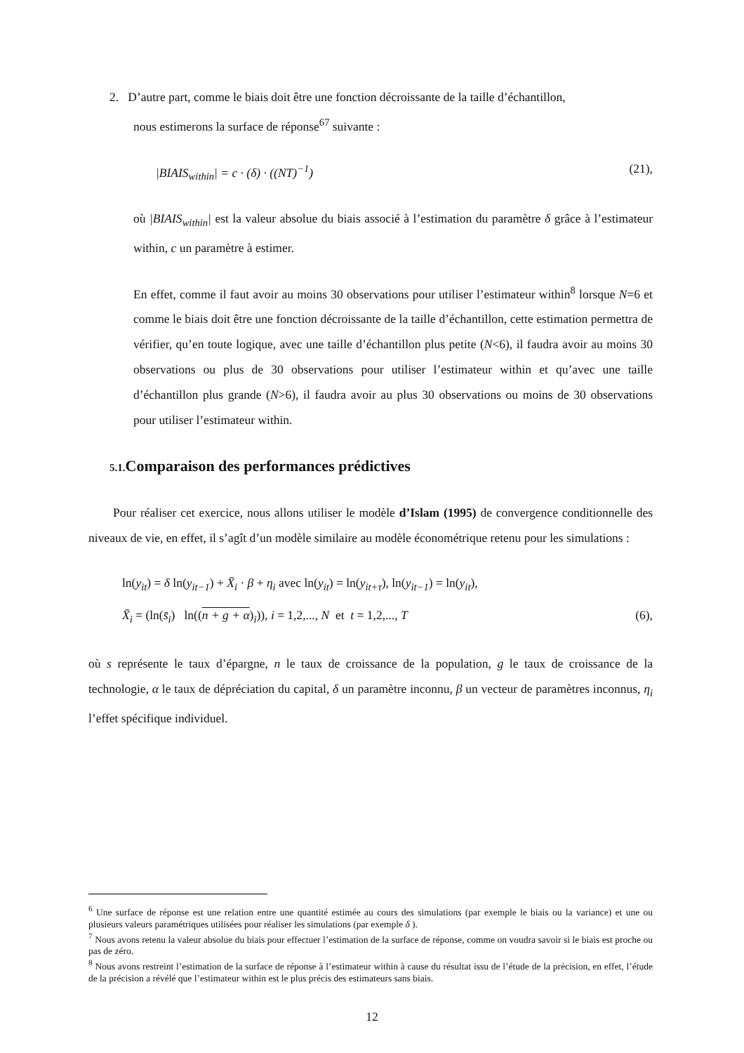2. D’autre part, comme le biais doit être une fonction décroissante de la taille d’échantillon,
nous estimerons la surface de réponse<sup>67</sup> suivante :
|BIAIS<sub>within</sub>| = c · (δ) · ((NT)<sup>−1</sup>) (21),
où |BIAIS<sub>within</sub>| est la valeur absolue du biais associé à l’estimation du paramètre δ grâce à l’estimateur within, c un paramètre à estimer.
En effet, comme il faut avoir au moins 30 observations pour utiliser l’estimateur within<sup>8</sup> lorsque N=6 et comme le biais doit être une fonction décroissante de la taille d’échantillon, cette estimation permettra de vérifier, qu’en toute logique, avec une taille d’échantillon plus petite (N<6), il faudra avoir au moins 30 observations ou plus de 30 observations pour utiliser l’estimateur within et qu’avec une taille d’échantillon plus grande (N>6), il faudra avoir au plus 30 observations ou moins de 30 observations pour utiliser l’estimateur within.
5.1. Comparaison des performances prédictives
Pour réaliser cet exercice, nous allons utiliser le modèle d’Islam (1995) de convergence conditionnelle des niveaux de vie, en effet, il s’agît d’un modèle similaire au modèle économétrique retenu pour les simulations :
ln(y<sub>it</sub>) = δ ln(y<sub>it−1</sub>) + X̄<sub>i</sub> · β + η<sub>i</sub> avec ln(y<sub>it</sub>) = ln(y<sub>it+τ</sub>), ln(y<sub>it−1</sub>) = ln(y<sub>it</sub>),
X̄<sub>i</sub> = (ln(s̄<sub>i</sub>) ln((n + g + α)<sub>i</sub>)), i = 1,2,..., N et t = 1,2,..., T (6),
où s représente le taux d’épargne, n le taux de croissance de la population, g le taux de croissance de la technologie, α le taux de dépréciation du capital, δ un paramètre inconnu, β un vecteur de paramètres inconnus, η<sub>i</sub> l’effet spécifique individuel.
<sup>6</sup> Une surface de réponse est une relation entre une quantité estimée au cours des simulations (par exemple le biais ou la variance) et une ou plusieurs valeurs paramétriques utilisées pour réaliser les simulations (par exemple δ ).
<sup>7</sup> Nous avons retenu la valeur absolue du biais pour effectuer l’estimation de la surface de réponse, comme on voudra savoir si le biais est proche ou pas de zéro.
<sup>8</sup> Nous avons restreint l’estimation de la surface de réponse à l’estimateur within à cause du résultat issu de l’étude de la précision, en effet, l’étude de la précision a révélé que l’estimateur within est le plus précis des estimateurs sans biais.
12